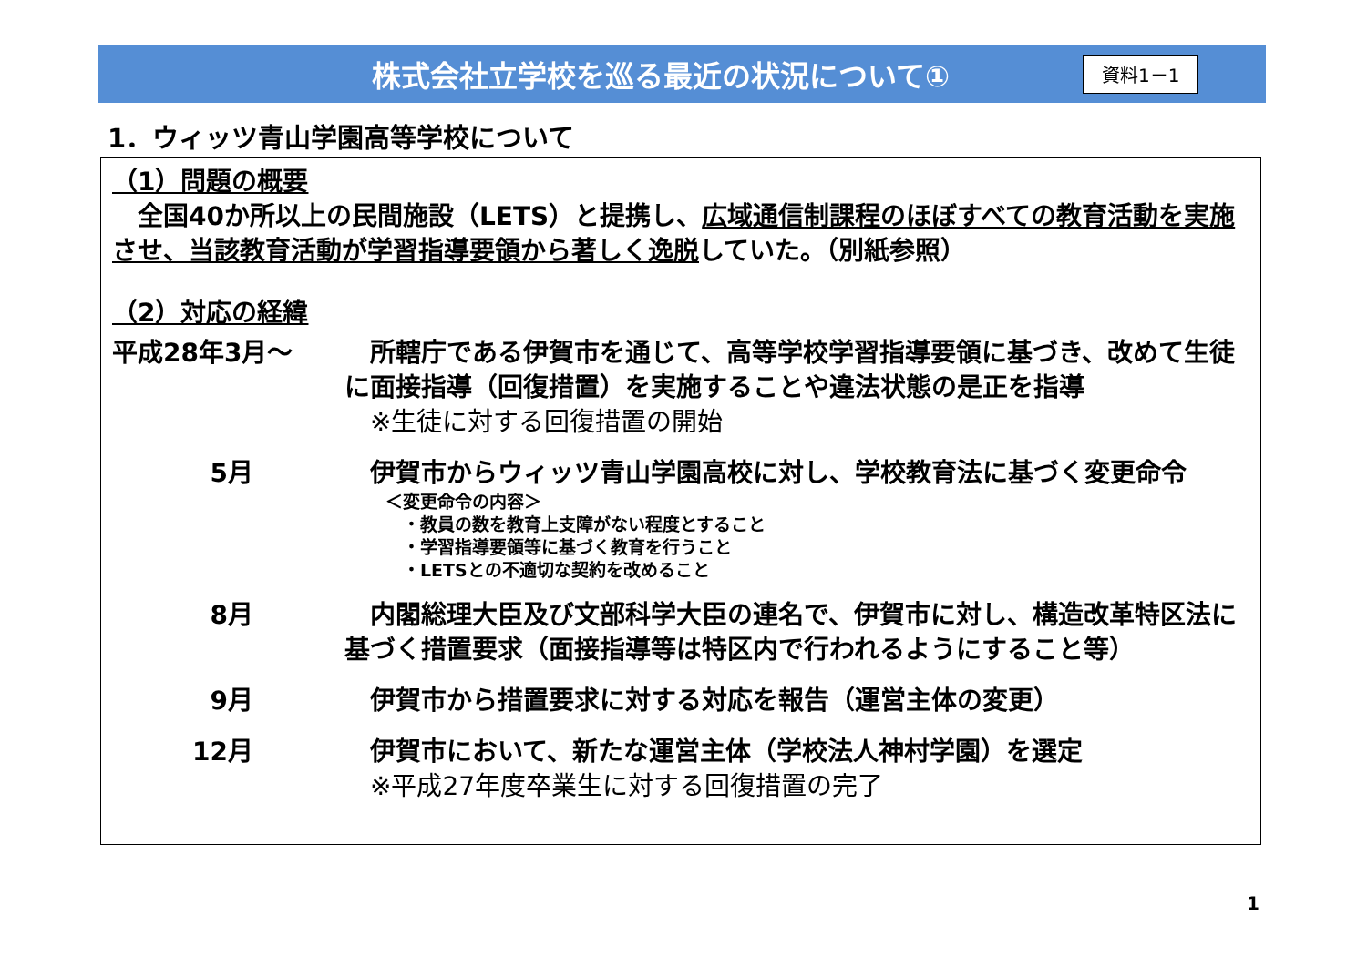株式会社立学校を巡る最近の状況について①
資料1－1
1．ウィッツ青山学園高等学校について
（1）問題の概要
　全国40か所以上の民間施設（LETS）と提携し、広域通信制課程のほぼすべての教育活動を実施させ、当該教育活動が学習指導要領から著しく逸脱していた。（別紙参照）
（2）対応の経緯
平成28年3月～ 　所轄庁である伊賀市を通じて、高等学校学習指導要領に基づき、改めて生徒に面接指導（回復措置）を実施することや違法状態の是正を指導
　※生徒に対する回復措置の開始
5月 　伊賀市からウィッツ青山学園高校に対し、学校教育法に基づく変更命令
＜変更命令の内容＞
　・教員の数を教育上支障がない程度とすること
　・学習指導要領等に基づく教育を行うこと
　・LETSとの不適切な契約を改めること
8月 　内閣総理大臣及び文部科学大臣の連名で、伊賀市に対し、構造改革特区法に基づく措置要求（面接指導等は特区内で行われるようにすること等）
9月 　伊賀市から措置要求に対する対応を報告（運営主体の変更）
12月 　伊賀市において、新たな運営主体（学校法人神村学園）を選定
　※平成27年度卒業生に対する回復措置の完了
1